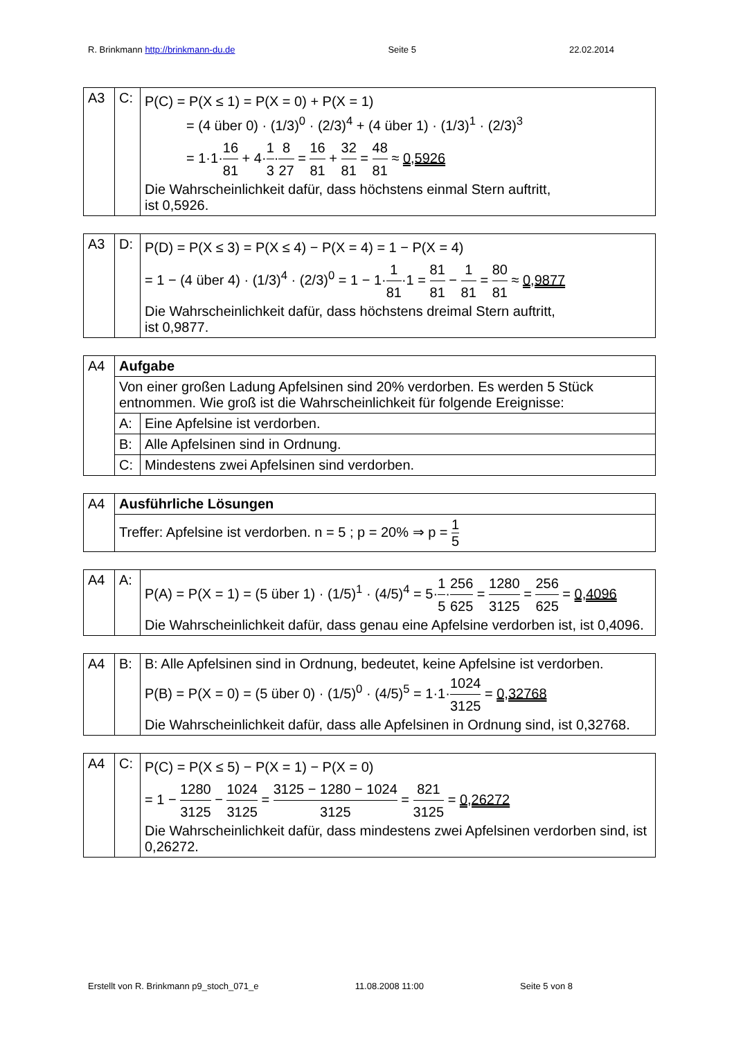R. Brinkmann http://brinkmann-du.de Seite 5 22.02.2014
| A3 | C: | P(C) = P(X ≤ 1) = P(X = 0) + P(X = 1) = (4 über 0) · (1/3)<sup>0</sup> · (2/3)<sup>4</sup> + (4 über 1) · (1/3)<sup>1</sup> · (2/3)<sup>3</sup> = 1·1· 16 81 + 4· 1 3 · 8 27 = 16 81 + 32 81 = 48 81 ≈ 0,5926 Die Wahrscheinlichkeit dafür, dass höchstens einmal Stern auftritt, ist 0,5926. |
| A3 | D: | P(D) = P(X ≤ 3) = P(X ≤ 4) − P(X = 4) = 1 − P(X = 4) = 1 − (4 über 4) · (1/3)<sup>4</sup> · (2/3)<sup>0</sup> = 1 − 1· 1 81 ·1 = 81 81 − 1 81 = 80 81 ≈ 0,9877 Die Wahrscheinlichkeit dafür, dass höchstens dreimal Stern auftritt, ist 0,9877. |
| A4 | Aufgabe | |
| | Von einer großen Ladung Apfelsinen sind 20% verdorben. Es werden 5 Stück entnommen. Wie groß ist die Wahrscheinlichkeit für folgende Ereignisse: | |
| | A: | Eine Apfelsine ist verdorben. |
| | B: | Alle Apfelsinen sind in Ordnung. |
| | C: | Mindestens zwei Apfelsinen sind verdorben. |
| A4 | Ausführliche Lösungen |
| | Treffer: Apfelsine ist verdorben. n = 5 ; p = 20% ⇒ p = 1 5 |
| A4 | A: | P(A) = P(X = 1) = (5 über 1) · (1/5)<sup>1</sup> · (4/5)<sup>4</sup> = 5· 1 5 · 256 625 = 1280 3125 = 256 625 = 0,4096 Die Wahrscheinlichkeit dafür, dass genau eine Apfelsine verdorben ist, ist 0,4096. |
| A4 | B: | B: Alle Apfelsinen sind in Ordnung, bedeutet, keine Apfelsine ist verdorben. P(B) = P(X = 0) = (5 über 0) · (1/5)<sup>0</sup> · (4/5)<sup>5</sup> = 1·1· 1024 3125 = 0,32768 Die Wahrscheinlichkeit dafür, dass alle Apfelsinen in Ordnung sind, ist 0,32768. |
| A4 | C: | P(C) = P(X ≤ 5) − P(X = 1) − P(X = 0) = 1 − 1280 3125 − 1024 3125 = 3125 − 1280 − 1024 3125 = 821 3125 = 0,26272 Die Wahrscheinlichkeit dafür, dass mindestens zwei Apfelsinen verdorben sind, ist 0,26272. |
Erstellt von R. Brinkmann p9_stoch_071_e 11.08.2008 11:00 Seite 5 von 8